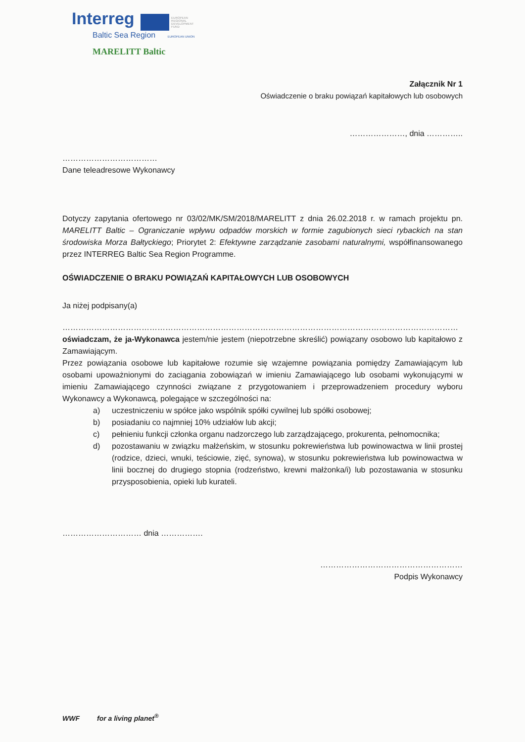Interreg EUROPEAN REGIONAL DEVELOPMENT FUND
Baltic Sea Region EUROPEAN UNION
MARELITT Baltic
Załącznik Nr 1
Oświadczenie o braku powiązań kapitałowych lub osobowych
…………………, dnia …………..
………………………………
Dane teleadresowe Wykonawcy
Dotyczy zapytania ofertowego nr 03/02/MK/SM/2018/MARELITT z dnia 26.02.2018 r. w ramach projektu pn. MARELITT Baltic – Ograniczanie wpływu odpadów morskich w formie zagubionych sieci rybackich na stan środowiska Morza Bałtyckiego; Priorytet 2: Efektywne zarządzanie zasobami naturalnymi, współfinansowanego przez INTERREG Baltic Sea Region Programme.
OŚWIADCZENIE O BRAKU POWIĄZAŃ KAPITAŁOWYCH LUB OSOBOWYCH
Ja niżej podpisany(a)
……………………………………………………………………………………………………………………………………
oświadczam, że ja-Wykonawca jestem/nie jestem (niepotrzebne skreślić) powiązany osobowo lub kapitałowo z Zamawiającym.
Przez powiązania osobowe lub kapitałowe rozumie się wzajemne powiązania pomiędzy Zamawiającym lub osobami upoważnionymi do zaciągania zobowiązań w imieniu Zamawiającego lub osobami wykonującymi w imieniu Zamawiającego czynności związane z przygotowaniem i przeprowadzeniem procedury wyboru Wykonawcy a Wykonawcą, polegające w szczególności na:
a) uczestniczeniu w spółce jako wspólnik spółki cywilnej lub spółki osobowej;
b) posiadaniu co najmniej 10% udziałów lub akcji;
c) pełnieniu funkcji członka organu nadzorczego lub zarządzającego, prokurenta, pełnomocnika;
d) pozostawaniu w związku małżeńskim, w stosunku pokrewieństwa lub powinowactwa w linii prostej (rodzice, dzieci, wnuki, teściowie, zięć, synowa), w stosunku pokrewieństwa lub powinowactwa w linii bocznej do drugiego stopnia (rodzeństwo, krewni małżonka/i) lub pozostawania w stosunku przysposobienia, opieki lub kurateli.
………………………… dnia …………….
………………………………………………
Podpis Wykonawcy
WWF for a living planet<sup>®</sup>